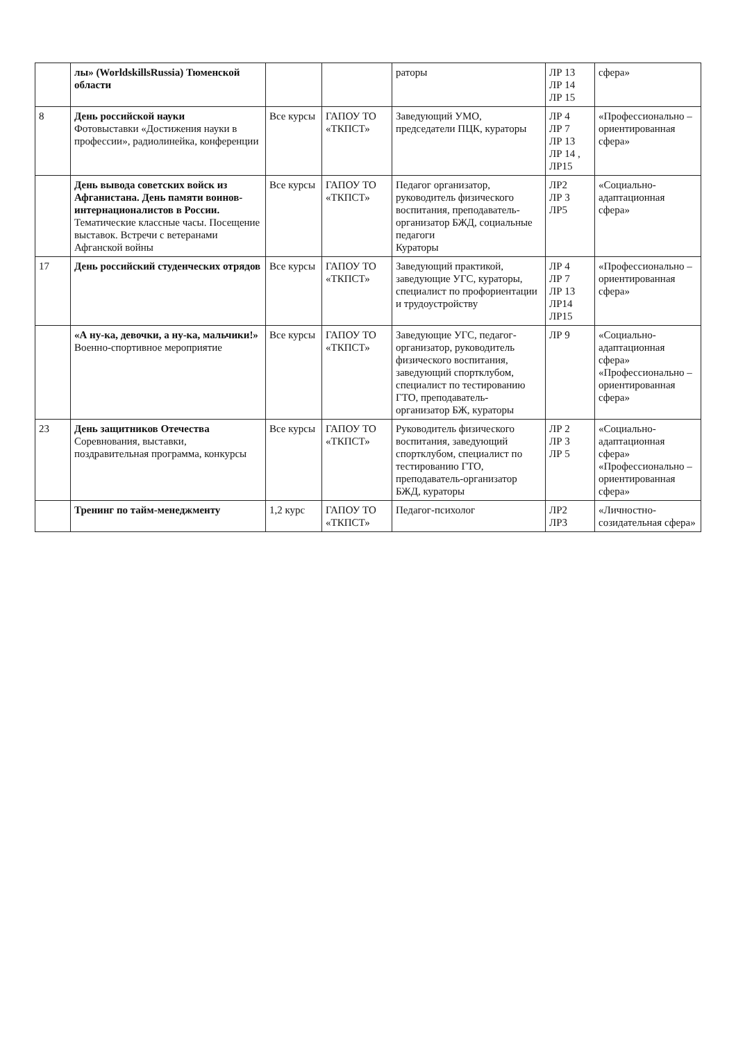| | лы» (WorldskillsRussia) Тюменской области | | | раторы | ЛР 13 ЛР 14 ЛР 15 | сфера» |
| 8 | День российской науки Фотовыставки «Достижения науки в профессии», радиолинейка, конференции | Все курсы | ГАПОУ ТО «ТКПСТ» | Заведующий УМО, председатели ПЦК, кураторы | ЛР 4 ЛР 7 ЛР 13 ЛР 14 , ЛР15 | «Профессионально – ориентированная сфера» |
| | День вывода советских войск из Афганистана. День памяти воинов-интернационалистов в России. Тематические классные часы. Посещение выставок. Встречи с ветеранами Афганской войны | Все курсы | ГАПОУ ТО «ТКПСТ» | Педагог организатор, руководитель физического воспитания, преподаватель-организатор БЖД, социальные педагоги Кураторы | ЛР2 ЛР 3 ЛР5 | «Социально-адаптационная сфера» |
| 17 | День российский студенческих отрядов | Все курсы | ГАПОУ ТО «ТКПСТ» | Заведующий практикой, заведующие УГС, кураторы, специалист по профориентации и трудоустройству | ЛР 4 ЛР 7 ЛР 13 ЛР14 ЛР15 | «Профессионально – ориентированная сфера» |
| | «А ну-ка, девочки, а ну-ка, мальчики!» Военно-спортивное мероприятие | Все курсы | ГАПОУ ТО «ТКПСТ» | Заведующие УГС, педагог-организатор, руководитель физического воспитания, заведующий спортклубом, специалист по тестированию ГТО, преподаватель-организатор БЖ, кураторы | ЛР 9 | «Социально-адаптационная сфера» «Профессионально – ориентированная сфера» |
| 23 | День защитников Отечества Соревнования, выставки, поздравительная программа, конкурсы | Все курсы | ГАПОУ ТО «ТКПСТ» | Руководитель физического воспитания, заведующий спортклубом, специалист по тестированию ГТО, преподаватель-организатор БЖД, кураторы | ЛР 2 ЛР 3 ЛР 5 | «Социально-адаптационная сфера» «Профессионально – ориентированная сфера» |
| | Тренинг по тайм-менеджменту | 1,2 курс | ГАПОУ ТО «ТКПСТ» | Педагог-психолог | ЛР2 ЛР3 | «Личностно-созидательная сфера» |